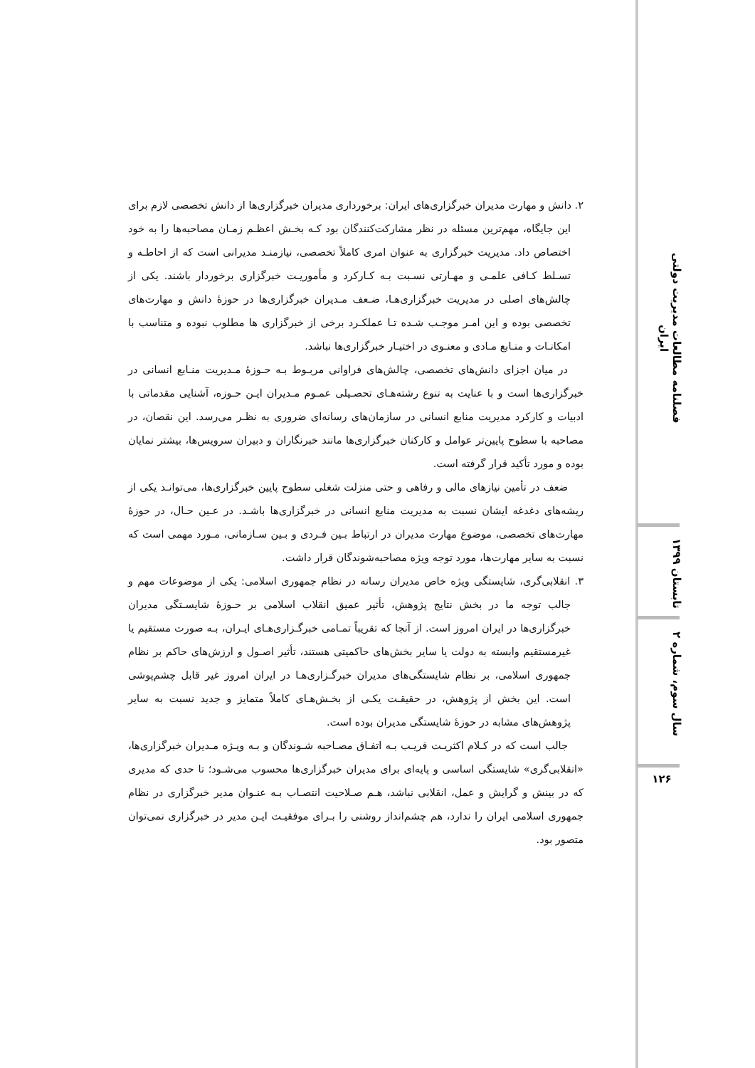۲. دانش و مهارت مدیران خبرگزاری‌های ایران: برخورداری مدیران خبرگزاری‌ها از دانش تخصصی لازم برای این جایگاه، مهم‌ترین مسئله در نظر مشارکت‌کنندگان بود کـه بخـش اعظـم زمـان مصاحبه‌ها را به خود اختصاص داد. مدیریت خبرگزاری به عنوان امری کاملاً تخصصی، نیازمنـد مدیرانی است که از احاطـه و تسـلط کـافی علمـی و مهـارتی نسـبت بـه کـارکرد و مأموریـت خبرگزاری برخوردار باشند. یکی از چالش‌های اصلی در مدیریت خبرگزاری‌هـا، ضـعف مـدیران خبرگزاری‌ها در حوزهٔ دانش و مهارت‌های تخصصی بوده و این امـر موجـب شـده تـا عملکـرد برخی از خبرگزاری ها مطلوب نبوده و متناسب با امکانـات و منـابع مـادی و معنـوی در اختیـار خبرگزاری‌ها نباشد.
در میان اجزای دانش‌های تخصصی، چالش‌های فراوانی مربـوط بـه حـوزهٔ مـدیریت منـابع انسانی در خبرگزاری‌ها است و با عنایت به تنوع رشته‌هـای تحصـیلی عمـوم مـدیران ایـن حـوزه، آشنایی مقدماتی با ادبیات و کارکرد مدیریت منابع انسانی در سازمان‌های رسانه‌ای ضروری به نظـر می‌رسد. این نقصان، در مصاحبه با سطوح پایین‌تر عوامل و کارکنان خبرگزاری‌ها مانند خبرنگاران و دبیران سرویس‌ها، بیشتر نمایان بوده و مورد تأکید قرار گرفته است.
ضعف در تأمین نیازهای مالی و رفاهی و حتی منزلت شغلی سطوح پایین خبرگزاری‌ها، می‌توانـد یکی از ریشه‌های دغدغه ایشان نسبت به مدیریت منابع انسانی در خبرگزاری‌ها باشـد. در عـین حـال، در حوزهٔ مهارت‌های تخصصی، موضوع مهارت مدیران در ارتباط بـین فـردی و بـین سـازمانی، مـورد مهمی است که نسبت به سایر مهارت‌ها، مورد توجه ویژه مصاحبه‌شوندگان قرار داشت.
۳. انقلابی‌گری، شایستگی ویژه خاص مدیران رسانه در نظام جمهوری اسلامی: یکی از موضوعات مهم و جالب توجه ما در بخش نتایج پژوهش، تأثیر عمیق انقلاب اسلامی بر حـوزهٔ شایسـتگی مدیران خبرگزاری‌ها در ایران امروز است. از آنجا که تقریباً تمـامی خبرگـزاری‌هـای ایـران، بـه صورت مستقیم یا غیرمستقیم وابسته به دولت یا سایر بخش‌های حاکمیتی هستند، تأثیر اصـول و ارزش‌های حاکم بر نظام جمهوری اسلامی، بر نظام شایستگی‌های مدیران خبرگـزاری‌هـا در ایران امروز غیر قابل چشم‌پوشی است. این بخش از پژوهش، در حقیقـت یکـی از بخـش‌هـای کاملاً متمایز و جدید نسبت به سایر پژوهش‌های مشابه در حوزهٔ شایستگی مدیران بوده است.
جالب است که در کـلام اکثریـت قریـب بـه اتفـاق مصـاحبه شـوندگان و بـه ویـژه مـدیران خبرگزاری‌ها، «انقلابی‌گری» شایستگی اساسی و پایه‌ای برای مدیران خبرگزاری‌ها محسوب می‌شـود؛ تا حدی که مدیری که در بینش و گرایش و عمل، انقلابی نباشد، هـم صـلاحیت انتصـاب بـه عنـوان مدیر خبرگزاری در نظام جمهوری اسلامی ایران را ندارد، هم چشم‌انداز روشنی را بـرای موفقیـت ایـن مدیر در خبرگزاری نمی‌توان متصور بود.
فصلنامه مطالعات مدیریت دولتی ایران
تابستان ۱۳۹۹
سال سوم، شماره ۲
۱۲۶